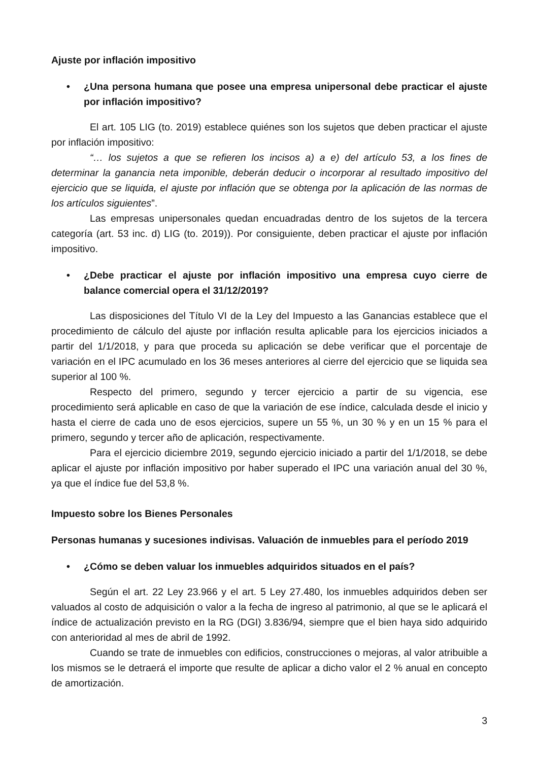Ajuste por inflación impositivo
• ¿Una persona humana que posee una empresa unipersonal debe practicar el ajuste por inflación impositivo?
El art. 105 LIG (to. 2019) establece quiénes son los sujetos que deben practicar el ajuste por inflación impositivo:
“… los sujetos a que se refieren los incisos a) a e) del artículo 53, a los fines de determinar la ganancia neta imponible, deberán deducir o incorporar al resultado impositivo del ejercicio que se liquida, el ajuste por inflación que se obtenga por la aplicación de las normas de los artículos siguientes”.
Las empresas unipersonales quedan encuadradas dentro de los sujetos de la tercera categoría (art. 53 inc. d) LIG (to. 2019)). Por consiguiente, deben practicar el ajuste por inflación impositivo.
• ¿Debe practicar el ajuste por inflación impositivo una empresa cuyo cierre de balance comercial opera el 31/12/2019?
Las disposiciones del Título VI de la Ley del Impuesto a las Ganancias establece que el procedimiento de cálculo del ajuste por inflación resulta aplicable para los ejercicios iniciados a partir del 1/1/2018, y para que proceda su aplicación se debe verificar que el porcentaje de variación en el IPC acumulado en los 36 meses anteriores al cierre del ejercicio que se liquida sea superior al 100 %.
Respecto del primero, segundo y tercer ejercicio a partir de su vigencia, ese procedimiento será aplicable en caso de que la variación de ese índice, calculada desde el inicio y hasta el cierre de cada uno de esos ejercicios, supere un 55 %, un 30 % y en un 15 % para el primero, segundo y tercer año de aplicación, respectivamente.
Para el ejercicio diciembre 2019, segundo ejercicio iniciado a partir del 1/1/2018, se debe aplicar el ajuste por inflación impositivo por haber superado el IPC una variación anual del 30 %, ya que el índice fue del 53,8 %.
Impuesto sobre los Bienes Personales
Personas humanas y sucesiones indivisas. Valuación de inmuebles para el período 2019
• ¿Cómo se deben valuar los inmuebles adquiridos situados en el país?
Según el art. 22 Ley 23.966 y el art. 5 Ley 27.480, los inmuebles adquiridos deben ser valuados al costo de adquisición o valor a la fecha de ingreso al patrimonio, al que se le aplicará el índice de actualización previsto en la RG (DGI) 3.836/94, siempre que el bien haya sido adquirido con anterioridad al mes de abril de 1992.
Cuando se trate de inmuebles con edificios, construcciones o mejoras, al valor atribuible a los mismos se le detraerá el importe que resulte de aplicar a dicho valor el 2 % anual en concepto de amortización.
3